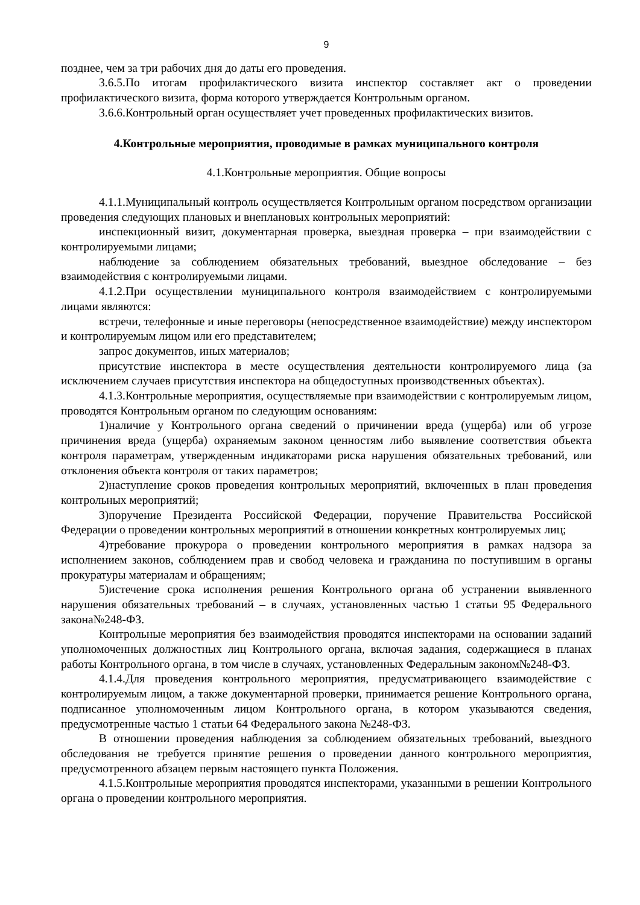9
позднее, чем за три рабочих дня до даты его проведения.
3.6.5.По итогам профилактического визита инспектор составляет акт о проведении профилактического визита, форма которого утверждается Контрольным органом.
3.6.6.Контрольный орган осуществляет учет проведенных профилактических визитов.
4.Контрольные мероприятия, проводимые в рамках муниципального контроля
4.1.Контрольные мероприятия. Общие вопросы
4.1.1.Муниципальный контроль осуществляется Контрольным органом посредством организации проведения следующих плановых и внеплановых контрольных мероприятий:
инспекционный визит, документарная проверка, выездная проверка – при взаимодействии с контролируемыми лицами;
наблюдение за соблюдением обязательных требований, выездное обследование – без взаимодействия с контролируемыми лицами.
4.1.2.При осуществлении муниципального контроля взаимодействием с контролируемыми лицами являются:
встречи, телефонные и иные переговоры (непосредственное взаимодействие) между инспектором и контролируемым лицом или его представителем;
запрос документов, иных материалов;
присутствие инспектора в месте осуществления деятельности контролируемого лица (за исключением случаев присутствия инспектора на общедоступных производственных объектах).
4.1.3.Контрольные мероприятия, осуществляемые при взаимодействии с контролируемым лицом, проводятся Контрольным органом по следующим основаниям:
1)наличие у Контрольного органа сведений о причинении вреда (ущерба) или об угрозе причинения вреда (ущерба) охраняемым законом ценностям либо выявление соответствия объекта контроля параметрам, утвержденным индикаторами риска нарушения обязательных требований, или отклонения объекта контроля от таких параметров;
2)наступление сроков проведения контрольных мероприятий, включенных в план проведения контрольных мероприятий;
3)поручение Президента Российской Федерации, поручение Правительства Российской Федерации о проведении контрольных мероприятий в отношении конкретных контролируемых лиц;
4)требование прокурора о проведении контрольного мероприятия в рамках надзора за исполнением законов, соблюдением прав и свобод человека и гражданина по поступившим в органы прокуратуры материалам и обращениям;
5)истечение срока исполнения решения Контрольного органа об устранении выявленного нарушения обязательных требований – в случаях, установленных частью 1 статьи 95 Федерального закона№248-ФЗ.
Контрольные мероприятия без взаимодействия проводятся инспекторами на основании заданий уполномоченных должностных лиц Контрольного органа, включая задания, содержащиеся в планах работы Контрольного органа, в том числе в случаях, установленных Федеральным законом№248-ФЗ.
4.1.4.Для проведения контрольного мероприятия, предусматривающего взаимодействие с контролируемым лицом, а также документарной проверки, принимается решение Контрольного органа, подписанное уполномоченным лицом Контрольного органа, в котором указываются сведения, предусмотренные частью 1 статьи 64 Федерального закона №248-ФЗ.
В отношении проведения наблюдения за соблюдением обязательных требований, выездного обследования не требуется принятие решения о проведении данного контрольного мероприятия, предусмотренного абзацем первым настоящего пункта Положения.
4.1.5.Контрольные мероприятия проводятся инспекторами, указанными в решении Контрольного органа о проведении контрольного мероприятия.